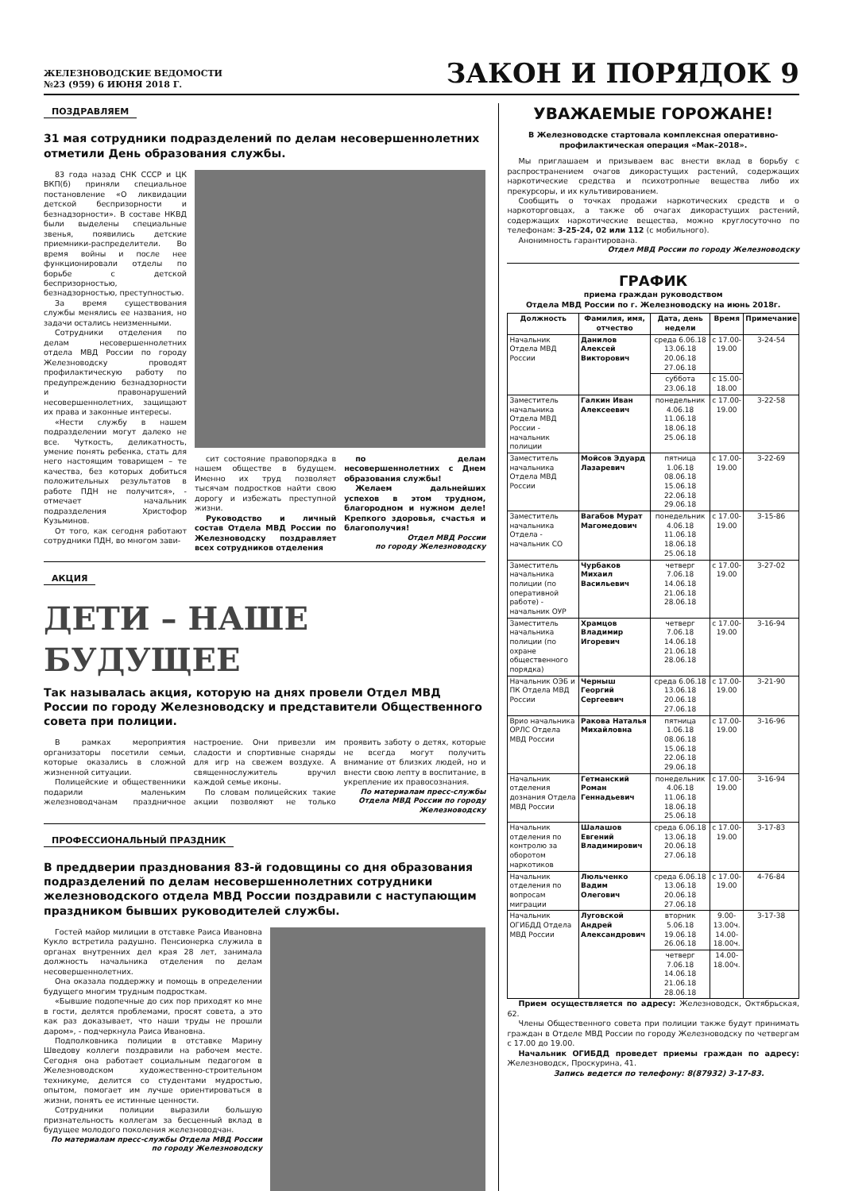ЖЕЛЕЗНОВОДСКИЕ ВЕДОМОСТИ
№23 (959) 6 ИЮНЯ 2018 Г.
ЗАКОН И ПОРЯДОК 9
ПОЗДРАВЛЯЕМ
31 мая сотрудники подразделений по делам несовершеннолетних отметили День образования службы.
83 года назад СНК СССР и ЦК ВКП(б) приняли специальное постановление «О ликвидации детской беспризорности и безнадзорности». В составе НКВД были выделены специальные звенья, появились детские приемники-распределители. Во время войны и после нее функционировали отделы по борьбе с детской беспризорностью, безнадзорностью, преступностью.
За время существования службы менялись ее названия, но задачи остались неизменными.
Сотрудники отделения по делам несовершеннолетних отдела МВД России по городу Железноводску проводят профилактическую работу по предупреждению безнадзорности и правонарушений несовершеннолетних, защищают их права и законные интересы.
«Нести службу в нашем подразделении могут далеко не все. Чуткость, деликатность, умение понять ребенка, стать для него настоящим товарищем – те качества, без которых добиться положительных результатов в работе ПДН не получится», - отмечает начальник подразделения Христофор Кузьминов.
От того, как сегодня работают сотрудники ПДН, во многом зави-
сит состояние правопорядка в нашем обществе в будущем. Именно их труд позволяет тысячам подростков найти свою дорогу и избежать преступной жизни.
Руководство и личный состав Отдела МВД России по Железноводску поздравляет всех сотрудников отделения
по делам несовершеннолетних с Днем образования службы!
Желаем дальнейших успехов в этом трудном, благородном и нужном деле! Крепкого здоровья, счастья и благополучия!
Отдел МВД России
по городу Железноводску
АКЦИЯ
ДЕТИ – НАШЕ БУДУЩЕЕ
Так называлась акция, которую на днях провели Отдел МВД России по городу Железноводску и представители Общественного совета при полиции.
В рамках мероприятия организаторы посетили семьи, которые оказались в сложной жизненной ситуации.
Полицейские и общественники подарили маленьким железноводчанам праздничное настроение. Они привезли им сладости и спортивные снаряды для игр на свежем воздухе. А священнослужитель вручил каждой семье иконы.
По словам полицейских такие акции позволяют не только проявить заботу о детях, которые не всегда могут получить внимание от близких людей, но и внести свою лепту в воспитание, в укрепление их правосознания.
По материалам пресс-службы Отдела МВД России по городу Железноводску
ПРОФЕССИОНАЛЬНЫЙ ПРАЗДНИК
В преддверии празднования 83-й годовщины со дня образования подразделений по делам несовершеннолетних сотрудники железноводского отдела МВД России поздравили с наступающим праздником бывших руководителей службы.
Гостей майор милиции в отставке Раиса Ивановна Кукло встретила радушно. Пенсионерка служила в органах внутренних дел края 28 лет, занимала должность начальника отделения по делам несовершеннолетних.
Она оказала поддержку и помощь в определении будущего многим трудным подросткам.
«Бывшие подопечные до сих пор приходят ко мне в гости, делятся проблемами, просят совета, а это как раз доказывает, что наши труды не прошли даром», - подчеркнула Раиса Ивановна.
Подполковника полиции в отставке Марину Шведову коллеги поздравили на рабочем месте. Сегодня она работает социальным педагогом в Железноводском художественно-строительном техникуме, делится со студентами мудростью, опытом, помогает им лучше ориентироваться в жизни, понять ее истинные ценности.
Сотрудники полиции выразили большую признательность коллегам за бесценный вклад в будущее молодого поколения железноводчан.
По материалам пресс-службы Отдела МВД России по городу Железноводску
УВАЖАЕМЫЕ ГОРОЖАНЕ!
В Железноводске стартовала комплексная оперативно-профилактическая операция «Мак–2018».
Мы приглашаем и призываем вас внести вклад в борьбу с распространением очагов дикорастущих растений, содержащих наркотические средства и психотропные вещества либо их прекурсоры, и их культивированием.
Сообщить о точках продажи наркотических средств и о наркоторговцах, а также об очагах дикорастущих растений, содержащих наркотические вещества, можно круглосуточно по телефонам: 3-25-24, 02 или 112 (с мобильного).
Анонимность гарантирована.
Отдел МВД России по городу Железноводску
ГРАФИК
приема граждан руководством
Отдела МВД России по г. Железноводску на июнь 2018г.
| Должность | Фамилия, имя, отчество | Дата, день недели | Время | Примечание |
| --- | --- | --- | --- | --- |
| Начальник Отдела МВД России | Данилов Алексей Викторович | среда 6.06.18 13.06.18 20.06.18 27.06.18 | с 17.00-19.00 | 3-24-54 |
| | | суббота 23.06.18 | с 15.00-18.00 | |
| Заместитель начальника Отдела МВД России - начальник полиции | Галкин Иван Алексеевич | понедельник 4.06.18 11.06.18 18.06.18 25.06.18 | с 17.00-19.00 | 3-22-58 |
| Заместитель начальника Отдела МВД России | Мойсов Эдуард Лазаревич | пятница 1.06.18 08.06.18 15.06.18 22.06.18 29.06.18 | с 17.00-19.00 | 3-22-69 |
| Заместитель начальника Отдела - начальник СО | Вагабов Мурат Магомедович | понедельник 4.06.18 11.06.18 18.06.18 25.06.18 | с 17.00-19.00 | 3-15-86 |
| Заместитель начальника полиции (по оперативной работе) - начальник ОУР | Чурбаков Михаил Васильевич | четверг 7.06.18 14.06.18 21.06.18 28.06.18 | с 17.00-19.00 | 3-27-02 |
| Заместитель начальника полиции (по охране общественного порядка) | Храмцов Владимир Игоревич | четверг 7.06.18 14.06.18 21.06.18 28.06.18 | с 17.00-19.00 | 3-16-94 |
| Начальник ОЭБ и ПК Отдела МВД России | Черныш Георгий Сергеевич | среда 6.06.18 13.06.18 20.06.18 27.06.18 | с 17.00-19.00 | 3-21-90 |
| Врио начальника ОРЛС Отдела МВД России | Ракова Наталья Михайловна | пятница 1.06.18 08.06.18 15.06.18 22.06.18 29.06.18 | с 17.00-19.00 | 3-16-96 |
| Начальник отделения дознания Отдела МВД России | Гетманский Роман Геннадьевич | понедельник 4.06.18 11.06.18 18.06.18 25.06.18 | с 17.00-19.00 | 3-16-94 |
| Начальник отделения по контролю за оборотом наркотиков | Шалашов Евгений Владимирович | среда 6.06.18 13.06.18 20.06.18 27.06.18 | с 17.00-19.00 | 3-17-83 |
| Начальник отделения по вопросам миграции | Люльченко Вадим Олегович | среда 6.06.18 13.06.18 20.06.18 27.06.18 | с 17.00-19.00 | 4-76-84 |
| Начальник ОГИБДД Отдела МВД России | Луговской Андрей Александрович | вторник 5.06.18 19.06.18 26.06.18 | 9.00-13.00ч. 14.00-18.00ч. | 3-17-38 |
| | | четверг 7.06.18 14.06.18 21.06.18 28.06.18 | 14.00-18.00ч. | |
Прием осуществляется по адресу: Железноводск, Октябрьская, 62.
Члены Общественного совета при полиции также будут принимать граждан в Отделе МВД России по городу Железноводску по четвергам с 17.00 до 19.00.
Начальник ОГИБДД проведет приемы граждан по адресу: Железноводск, Проскурина, 41.
Запись ведется по телефону: 8(87932) 3-17-83.